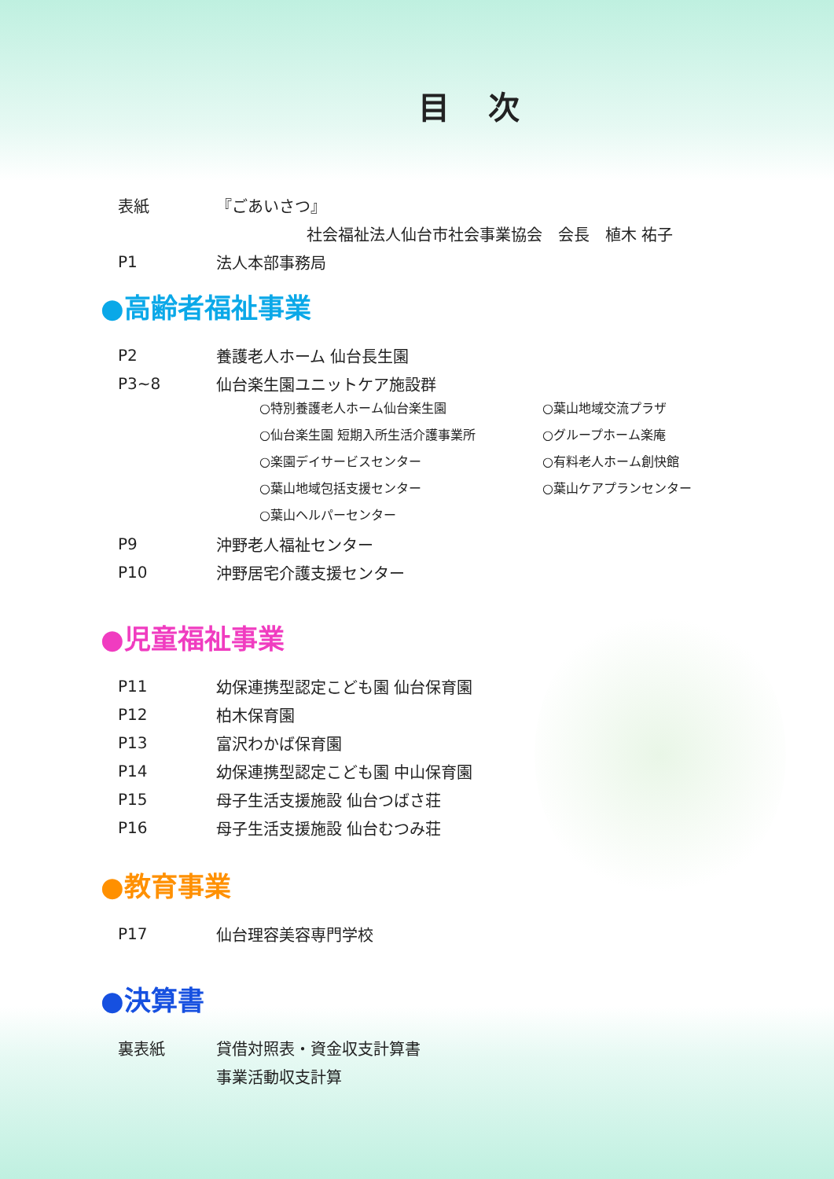目 次
表紙 『ごあいさつ』
社会福祉法人仙台市社会事業協会　会長　植木 祐子
P1 法人本部事務局
●高齢者福祉事業
P2 養護老人ホーム 仙台長生園
P3~8 仙台楽生園ユニットケア施設群
○特別養護老人ホーム仙台楽生園 ○葉山地域交流プラザ ○仙台楽生園 短期入所生活介護事業所 ○グループホーム楽庵 ○楽園デイサービスセンター ○有料老人ホーム創快館 ○葉山地域包括支援センター ○葉山ケアプランセンター ○葉山ヘルパーセンター
P9 沖野老人福祉センター
P10 沖野居宅介護支援センター
●児童福祉事業
P11 幼保連携型認定こども園 仙台保育園
P12 柏木保育園
P13 富沢わかば保育園
P14 幼保連携型認定こども園 中山保育園
P15 母子生活支援施設 仙台つばさ荘
P16 母子生活支援施設 仙台むつみ荘
●教育事業
P17 仙台理容美容専門学校
●決算書
裏表紙 貸借対照表・資金収支計算書
事業活動収支計算